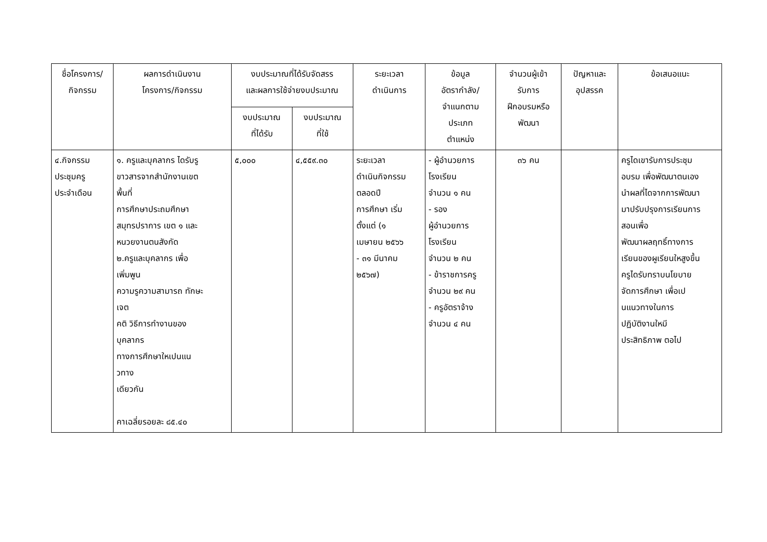| ชื่อโครงการ/ กิจกรรม | ผลการดำเนินงาน โครงการ/กิจกรรม | งบประมาณที่ได้รับจัดสรร และผลการใช้จ่ายงบประมาณ | | ระยะเวลา ดำเนินการ | ข้อมูล อัตรากำลัง/ จำแนกตาม ประเภท ตำแหน่ง | จำนวนผู้เข้า รับการ ฝึกอบรมหรือ พัฒนา | ปัญหาและ อุปสรรค | ข้อเสนอแนะ |
| --- | --- | --- | --- | --- | --- | --- | --- | --- |
| | | งบประมาณ ที่ได้รับ | งบประมาณ ที่ใช้ | | | | | |
| ๔.กิจกรรม ประชุมครู ประจำเดือน | ๑. ครูและบุคลากร ไดรับรู ขาวสารจากสำนักงานเขต พื้นที่ การศึกษาประถมศึกษา สมุทรปราการ เขต ๑ และ หนวยงานตนสังกัด ๒.ครูและบุคลากร เพื่อ เพิ่มพูน ความรูความสามารถ ทักษะ เจต คติ วิธีการทำงานของ บุคลากร ทางการศึกษาใหเปนแน วทาง เดียวกัน คาเฉลี่ยรอยละ ๘๕.๔๐ | ๕,๐๐๐ | ๔,๕๕๙.๓๐ | ระยะเวลา ดำเนินกิจกรรม ตลอดปี การศึกษา เริ่ม ตั้งแต่ (๑ เมษายน ๒๕๖๖ - ๓๑ มีนาคม ๒๕๖๗) | - ผู้อำนวยการ โรงเรียน จำนวน ๑ คน - รอง ผู้อำนวยการ โรงเรียน จำนวน ๒ คน - ข้าราชการครู จำนวน ๒๙ คน - ครูอัตราจ้าง จำนวน ๔ คน | ๓๖ คน | | ครูไดเขารับการประชุม อบรม เพื่อพัฒนาตนเอง นำผลที่ไดจากการพัฒนา มาปรับปรุงการเรียนการ สอนเพื่อ พัฒนาผลฤทธิ์ทางการ เรียนของผูเรียนใหสูงขึ้น ครูไดรับทราบนโยบาย จัดการศึกษา เพื่อเป นแนวทางในการ ปฏิบัติงานใหมี ประสิทธิภาพ ตอไป |